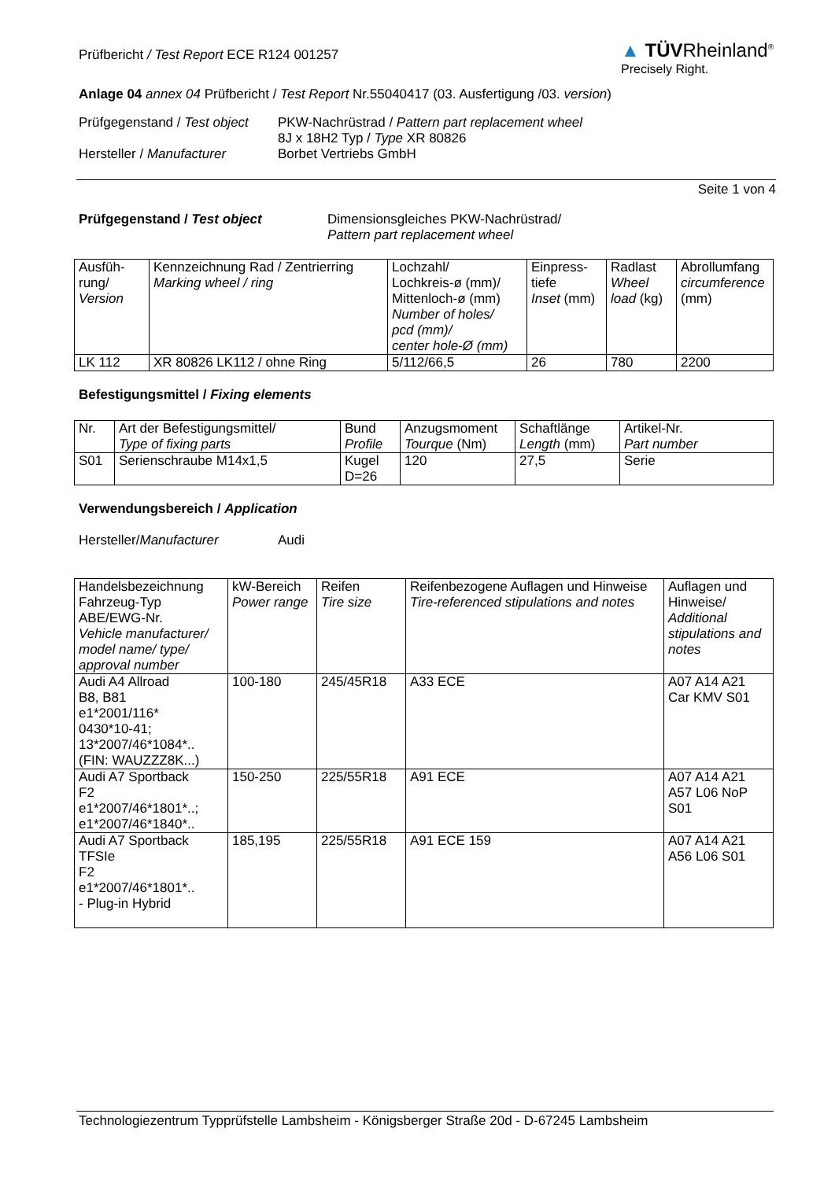Prüfbericht / Test Report ECE R124 001257
▲ TÜVRheinland<sup>®</sup>
Precisely Right.
Anlage 04 annex 04 Prüfbericht / Test Report Nr.55040417 (03. Ausfertigung /03. version)
Prüfgegenstand / Test object
Hersteller / Manufacturer
PKW-Nachrüstrad / Pattern part replacement wheel
8J x 18H2 Typ / Type XR 80826
Borbet Vertriebs GmbH
Seite 1 von 4
Prüfgegenstand / Test object Dimensionsgleiches PKW-Nachrüstrad/
Pattern part replacement wheel
| Ausfüh- rung/ Version | Kennzeichnung Rad / Zentrierring Marking wheel / ring | Lochzahl/ Lochkreis-ø (mm)/ Mittenloch-ø (mm) Number of holes/ pcd (mm)/ center hole-Ø (mm) | Einpress- tiefe Inset (mm) | Radlast Wheel load (kg) | Abrollumfang circumference (mm) |
| --- | --- | --- | --- | --- | --- |
| LK 112 | XR 80826 LK112 / ohne Ring | 5/112/66,5 | 26 | 780 | 2200 |
Befestigungsmittel / Fixing elements
| Nr. | Art der Befestigungsmittel/ Type of fixing parts | Bund Profile | Anzugsmoment Tourque (Nm) | Schaftlänge Length (mm) | Artikel-Nr. Part number |
| --- | --- | --- | --- | --- | --- |
| S01 | Serienschraube M14x1,5 | Kugel D=26 | 120 | 27,5 | Serie |
Verwendungsbereich / Application
Hersteller/Manufacturer Audi
| Handelsbezeichnung Fahrzeug-Typ ABE/EWG-Nr. Vehicle manufacturer/ model name/ type/ approval number | kW-Bereich Power range | Reifen Tire size | Reifenbezogene Auflagen und Hinweise Tire-referenced stipulations and notes | Auflagen und Hinweise/ Additional stipulations and notes |
| --- | --- | --- | --- | --- |
| Audi A4 Allroad B8, B81 e1*2001/116* 0430*10-41; 13*2007/46*1084*.. (FIN: WAUZZZ8K...) | 100-180 | 245/45R18 | A33 ECE | A07 A14 A21 Car KMV S01 |
| Audi A7 Sportback F2 e1*2007/46*1801*..; e1*2007/46*1840*.. | 150-250 | 225/55R18 | A91 ECE | A07 A14 A21 A57 L06 NoP S01 |
| Audi A7 Sportback TFSIe F2 e1*2007/46*1801*.. - Plug-in Hybrid | 185,195 | 225/55R18 | A91 ECE 159 | A07 A14 A21 A56 L06 S01 |
Technologiezentrum Typprüfstelle Lambsheim - Königsberger Straße 20d - D-67245 Lambsheim